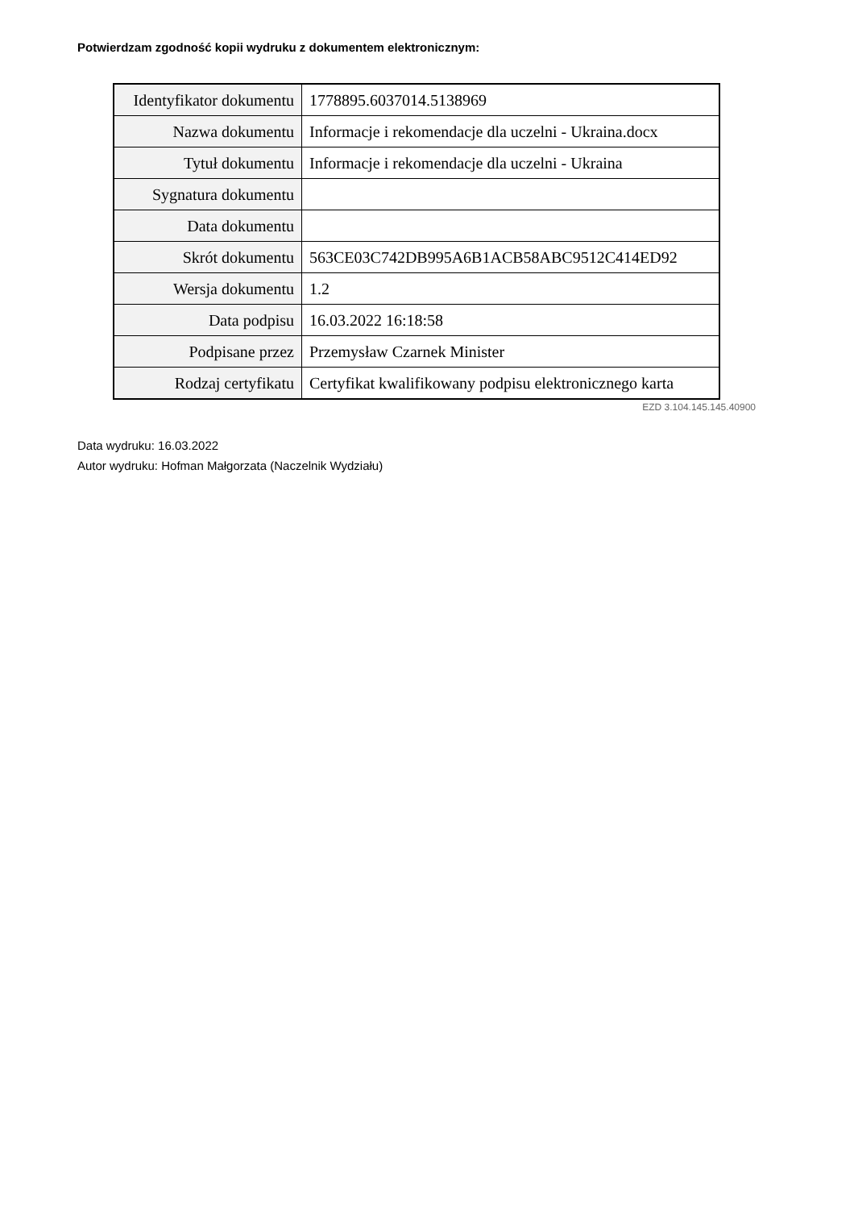Potwierdzam zgodność kopii wydruku z dokumentem elektronicznym:
| Identyfikator dokumentu | 1778895.6037014.5138969 |
| Nazwa dokumentu | Informacje i rekomendacje dla uczelni - Ukraina.docx |
| Tytuł dokumentu | Informacje i rekomendacje dla uczelni - Ukraina |
| Sygnatura dokumentu | |
| Data dokumentu | |
| Skrót dokumentu | 563CE03C742DB995A6B1ACB58ABC9512C414ED92 |
| Wersja dokumentu | 1.2 |
| Data podpisu | 16.03.2022 16:18:58 |
| Podpisane przez | Przemysław Czarnek Minister |
| Rodzaj certyfikatu | Certyfikat kwalifikowany podpisu elektronicznego karta |
EZD 3.104.145.145.40900
Data wydruku: 16.03.2022
Autor wydruku: Hofman Małgorzata (Naczelnik Wydziału)